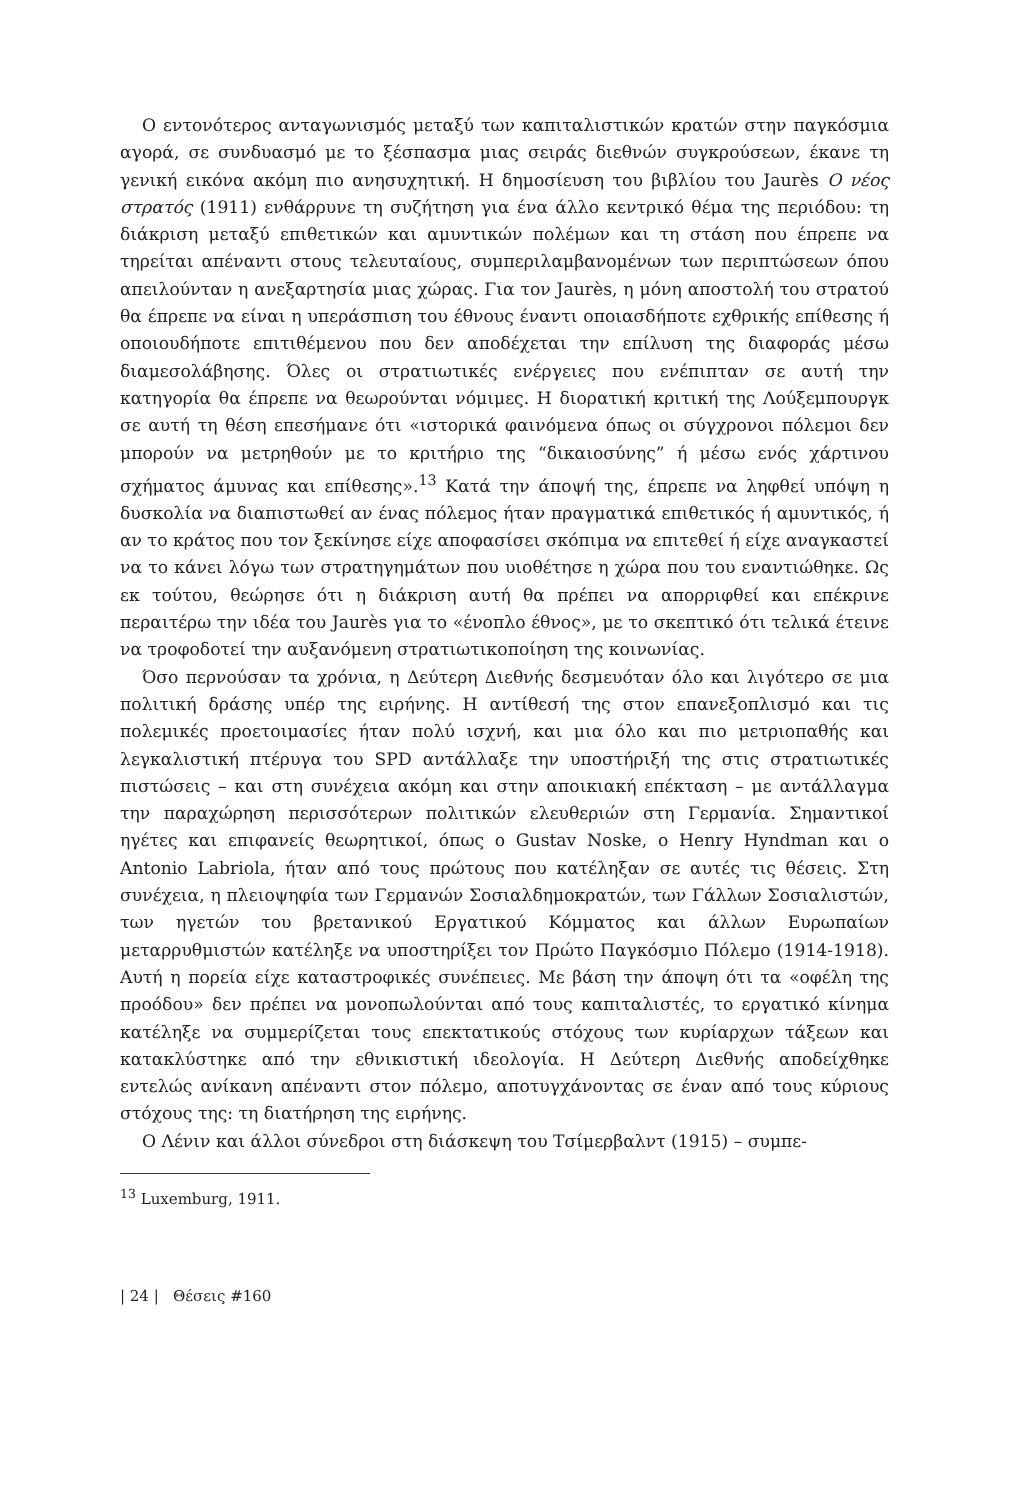Ο εντονότερος ανταγωνισμός μεταξύ των καπιταλιστικών κρατών στην παγκόσμια αγορά, σε συνδυασμό με το ξέσπασμα μιας σειράς διεθνών συγκρούσεων, έκανε τη γενική εικόνα ακόμη πιο ανησυχητική. Η δημοσίευση του βιβλίου του Jaurès Ο νέος στρατός (1911) ενθάρρυνε τη συζήτηση για ένα άλλο κεντρικό θέμα της περιόδου: τη διάκριση μεταξύ επιθετικών και αμυντικών πολέμων και τη στάση που έπρεπε να τηρείται απέναντι στους τελευταίους, συμπεριλαμβανομένων των περιπτώσεων όπου απειλούνταν η ανεξαρτησία μιας χώρας. Για τον Jaurès, η μόνη αποστολή του στρατού θα έπρεπε να είναι η υπεράσπιση του έθνους έναντι οποιασδήποτε εχθρικής επίθεσης ή οποιουδήποτε επιτιθέμενου που δεν αποδέχεται την επίλυση της διαφοράς μέσω διαμεσολάβησης. Όλες οι στρατιωτικές ενέργειες που ενέπιπταν σε αυτή την κατηγορία θα έπρεπε να θεωρούνται νόμιμες. Η διορατική κριτική της Λούξεμπουργκ σε αυτή τη θέση επεσήμανε ότι «ιστορικά φαινόμενα όπως οι σύγχρονοι πόλεμοι δεν μπορούν να μετρηθούν με το κριτήριο της “δικαιοσύνης” ή μέσω ενός χάρτινου σχήματος άμυνας και επίθεσης».<sup>13</sup> Κατά την άποψή της, έπρεπε να ληφθεί υπόψη η δυσκολία να διαπιστωθεί αν ένας πόλεμος ήταν πραγματικά επιθετικός ή αμυντικός, ή αν το κράτος που τον ξεκίνησε είχε αποφασίσει σκόπιμα να επιτεθεί ή είχε αναγκαστεί να το κάνει λόγω των στρατηγημάτων που υιοθέτησε η χώρα που του εναντιώθηκε. Ως εκ τούτου, θεώρησε ότι η διάκριση αυτή θα πρέπει να απορριφθεί και επέκρινε περαιτέρω την ιδέα του Jaurès για το «ένοπλο έθνος», με το σκεπτικό ότι τελικά έτεινε να τροφοδοτεί την αυξανόμενη στρατιωτικοποίηση της κοινωνίας.
Όσο περνούσαν τα χρόνια, η Δεύτερη Διεθνής δεσμευόταν όλο και λιγότερο σε μια πολιτική δράσης υπέρ της ειρήνης. Η αντίθεσή της στον επανεξοπλισμό και τις πολεμικές προετοιμασίες ήταν πολύ ισχνή, και μια όλο και πιο μετριοπαθής και λεγκαλιστική πτέρυγα του SPD αντάλλαξε την υποστήριξή της στις στρατιωτικές πιστώσεις – και στη συνέχεια ακόμη και στην αποικιακή επέκταση – με αντάλλαγμα την παραχώρηση περισσότερων πολιτικών ελευθεριών στη Γερμανία. Σημαντικοί ηγέτες και επιφανείς θεωρητικοί, όπως ο Gustav Noske, ο Henry Hyndman και ο Antonio Labriola, ήταν από τους πρώτους που κατέληξαν σε αυτές τις θέσεις. Στη συνέχεια, η πλειοψηφία των Γερμανών Σοσιαλδημοκρατών, των Γάλλων Σοσιαλιστών, των ηγετών του βρετανικού Εργατικού Κόμματος και άλλων Ευρωπαίων μεταρρυθμιστών κατέληξε να υποστηρίξει τον Πρώτο Παγκόσμιο Πόλεμο (1914-1918). Αυτή η πορεία είχε καταστροφικές συνέπειες. Με βάση την άποψη ότι τα «οφέλη της προόδου» δεν πρέπει να μονοπωλούνται από τους καπιταλιστές, το εργατικό κίνημα κατέληξε να συμμερίζεται τους επεκτατικούς στόχους των κυρίαρχων τάξεων και κατακλύστηκε από την εθνικιστική ιδεολογία. Η Δεύτερη Διεθνής αποδείχθηκε εντελώς ανίκανη απέναντι στον πόλεμο, αποτυγχάνοντας σε έναν από τους κύριους στόχους της: τη διατήρηση της ειρήνης.
Ο Λένιν και άλλοι σύνεδροι στη διάσκεψη του Τσίμερβαλντ (1915) – συμπε-
<sup>13</sup> Luxemburg, 1911.
| 24 | Θέσεις #160